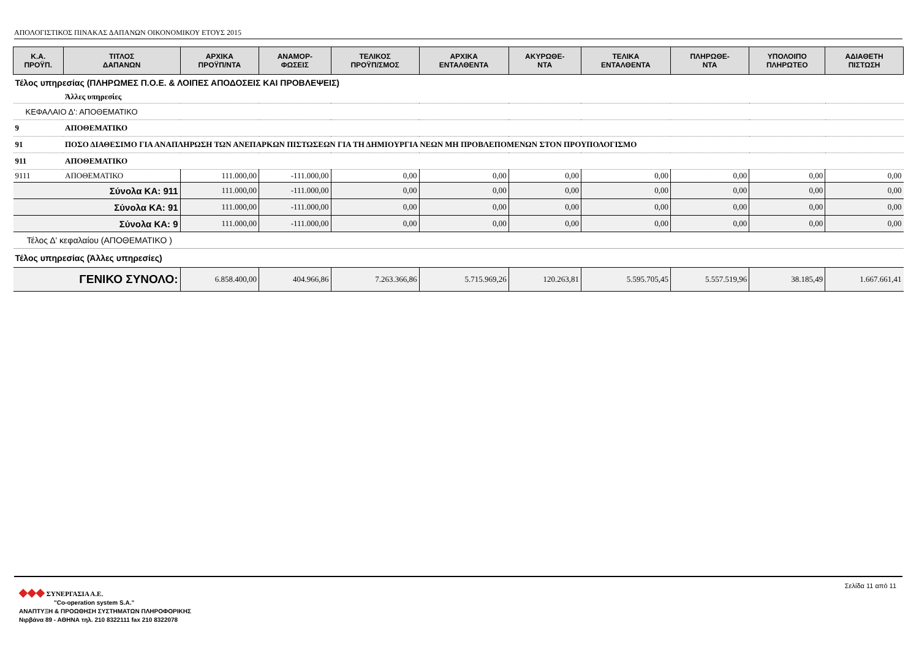ΑΠΟΛΟΓΙΣΤΙΚΟΣ ΠΙΝΑΚΑΣ ΔΑΠΑΝΩΝ ΟΙΚΟΝΟΜΙΚΟΥ ΕΤΟΥΣ 2015
| Κ.Α. ΠΡΟΫΠ. | ΤΙΤΛΟΣ ΔΑΠΑΝΩΝ | ΑΡΧΙΚΑ ΠΡΟΫΠ/ΝΤΑ | ΑΝΑΜΟΡ- ΦΩΣΕΙΣ | ΤΕΛΙΚΟΣ ΠΡΟΫΠ/ΣΜΟΣ | ΑΡΧΙΚΑ ΕΝΤΑΛΘΕΝΤΑ | ΑΚΥΡΩΘΕ- ΝΤΑ | ΤΕΛΙΚΑ ΕΝΤΑΛΘΕΝΤΑ | ΠΛΗΡΩΘΕ- ΝΤΑ | ΥΠΟΛΟΙΠΟ ΠΛΗΡΩΤΕΟ | ΑΔΙΑΘΕΤΗ ΠΙΣΤΩΣΗ |
| --- | --- | --- | --- | --- | --- | --- | --- | --- | --- | --- |
| Τέλος υπηρεσίας (ΠΛΗΡΩΜΕΣ Π.Ο.Ε. & ΛΟΙΠΕΣ ΑΠΟΔΟΣΕΙΣ ΚΑΙ ΠΡΟΒΛΕΨΕΙΣ) | | | | | | | | | | |
| | Άλλες υπηρεσίες | | | | | | | | | |
| ΚΕΦΑΛΑΙΟ Δ': ΑΠΟΘΕΜΑΤΙΚΟ | | | | | | | | | | |
| 9 | ΑΠΟΘΕΜΑΤΙΚΟ | | | | | | | | | |
| 91 | ΠΟΣΟ ΔΙΑΘΕΣΙΜΟ ΓΙΑ ΑΝΑΠΛΗΡΩΣΗ ΤΩΝ ΑΝΕΠΑΡΚΩΝ ΠΙΣΤΩΣΕΩΝ ΓΙΑ ΤΗ ΔΗΜΙΟΥΡΓΙΑ ΝΕΩΝ ΜΗ ΠΡΟΒΛΕΠΟΜΕΝΩΝ ΣΤΟΝ ΠΡΟΥΠΟΛΟΓΙΣΜΟ | | | | | | | | | |
| 911 | ΑΠΟΘΕΜΑΤΙΚΟ | | | | | | | | | |
| 9111 | ΑΠΟΘΕΜΑΤΙΚΟ | 111.000,00 | -111.000,00 | 0,00 | 0,00 | 0,00 | 0,00 | 0,00 | 0,00 | 0,00 |
| Σύνολα ΚΑ: 911 | | 111.000,00 | -111.000,00 | 0,00 | 0,00 | 0,00 | 0,00 | 0,00 | 0,00 | 0,00 |
| Σύνολα ΚΑ: 91 | | 111.000,00 | -111.000,00 | 0,00 | 0,00 | 0,00 | 0,00 | 0,00 | 0,00 | 0,00 |
| Σύνολα ΚΑ: 9 | | 111.000,00 | -111.000,00 | 0,00 | 0,00 | 0,00 | 0,00 | 0,00 | 0,00 | 0,00 |
| Τέλος Δ' κεφαλαίου (ΑΠΟΘΕΜΑΤΙΚΟ ) | | | | | | | | | | |
| Τέλος υπηρεσίας (Άλλες υπηρεσίες) | | | | | | | | | | |
| ΓΕΝΙΚΟ ΣΥΝΟΛΟ: | | 6.858.400,00 | 404.966,86 | 7.263.366,86 | 5.715.969,26 | 120.263,81 | 5.595.705,45 | 5.557.519,96 | 38.185,49 | 1.667.661,41 |
Σελίδα 11 από 11
◆◆◆ ΣΥΝΕΡΓΑΣΙΑ Α.Ε.
"Co-operation system S.A."
ΑΝΑΠΤΥΞΗ & ΠΡΟΩΘΗΣΗ ΣΥΣΤΗΜΑΤΩΝ ΠΛΗΡΟΦΟΡΙΚΗΣ
Νιρβάνα 89 - ΑΘΗΝΑ τηλ. 210 8322111 fax 210 8322078